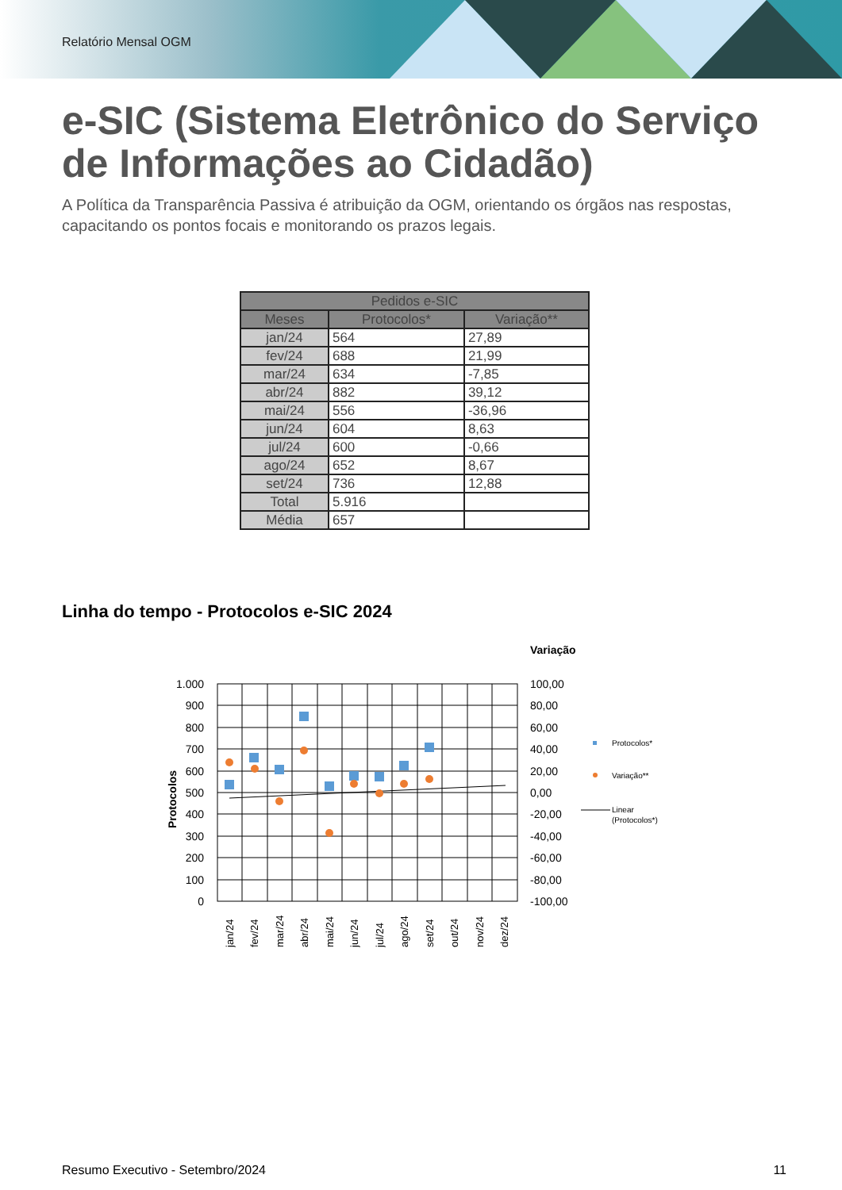Relatório Mensal OGM
e-SIC (Sistema Eletrônico do Serviço de Informações ao Cidadão)
A Política da Transparência Passiva é atribuição da OGM, orientando os órgãos nas respostas, capacitando os pontos focais e monitorando os prazos legais.
| Pedidos e-SIC | | |
| --- | --- | --- |
| Meses | Protocolos* | Variação** |
| jan/24 | 564 | 27,89 |
| fev/24 | 688 | 21,99 |
| mar/24 | 634 | -7,85 |
| abr/24 | 882 | 39,12 |
| mai/24 | 556 | -36,96 |
| jun/24 | 604 | 8,63 |
| jul/24 | 600 | -0,66 |
| ago/24 | 652 | 8,67 |
| set/24 | 736 | 12,88 |
| Total | 5.916 | |
| Média | 657 | |
Linha do tempo - Protocolos e-SIC 2024
Variação
1.000
900
800
700
600
500
400
300
200
100
0
100,00
80,00
60,00
40,00
20,00
0,00
-20,00
-40,00
-60,00
-80,00
-100,00
Protocolos
jan/24
fev/24
mar/24
abr/24
mai/24
jun/24
jul/24
ago/24
set/24
out/24
nov/24
dez/24
Protocolos*
Variação**
Linear
(Protocolos*)
Resumo Executivo - Setembro/2024 11